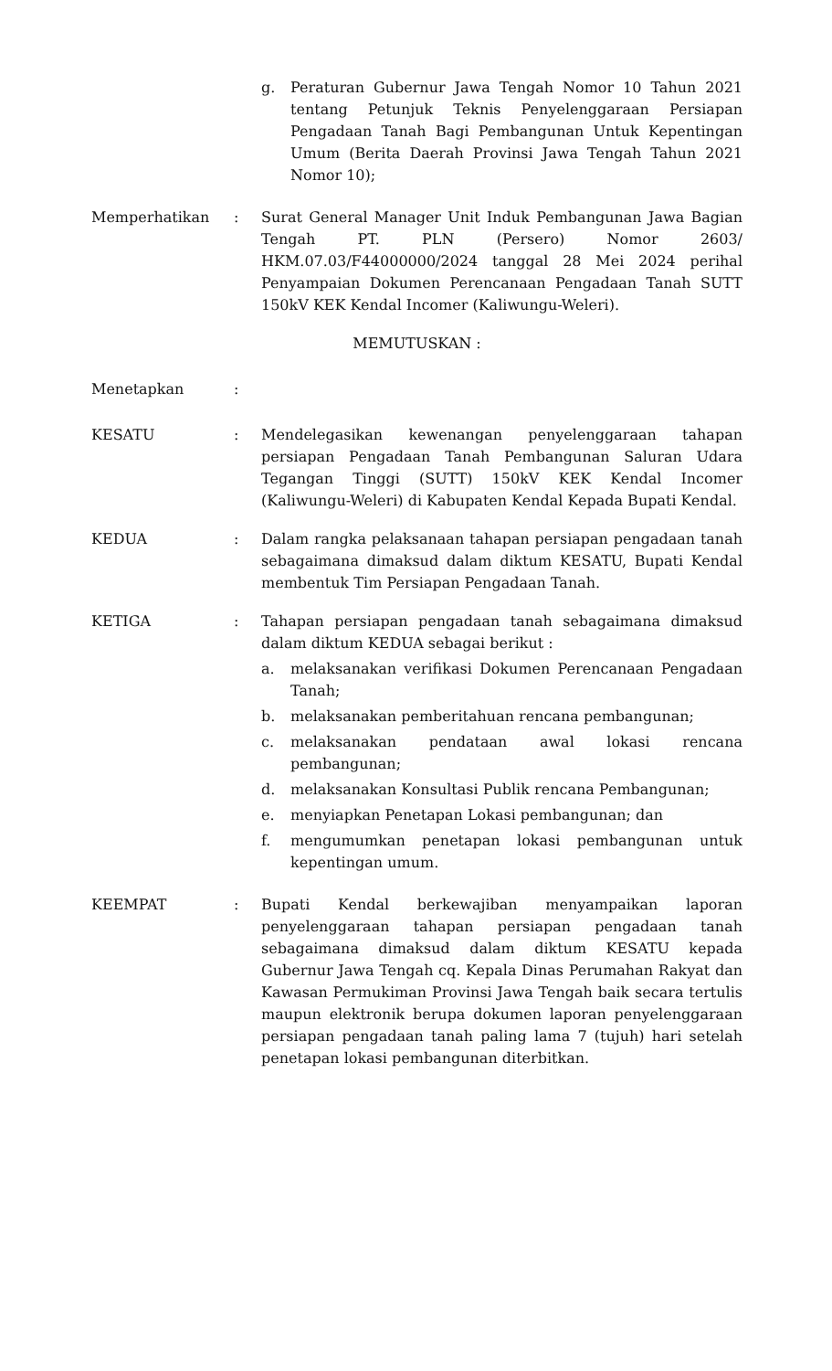g. Peraturan Gubernur Jawa Tengah Nomor 10 Tahun 2021 tentang Petunjuk Teknis Penyelenggaraan Persiapan Pengadaan Tanah Bagi Pembangunan Untuk Kepentingan Umum (Berita Daerah Provinsi Jawa Tengah Tahun 2021 Nomor 10);
Memperhatikan : Surat General Manager Unit Induk Pembangunan Jawa Bagian Tengah PT. PLN (Persero) Nomor 2603/ HKM.07.03/F44000000/2024 tanggal 28 Mei 2024 perihal Penyampaian Dokumen Perencanaan Pengadaan Tanah SUTT 150kV KEK Kendal Incomer (Kaliwungu-Weleri).
MEMUTUSKAN :
Menetapkan :
KESATU : Mendelegasikan kewenangan penyelenggaraan tahapan persiapan Pengadaan Tanah Pembangunan Saluran Udara Tegangan Tinggi (SUTT) 150kV KEK Kendal Incomer (Kaliwungu-Weleri) di Kabupaten Kendal Kepada Bupati Kendal.
KEDUA : Dalam rangka pelaksanaan tahapan persiapan pengadaan tanah sebagaimana dimaksud dalam diktum KESATU, Bupati Kendal membentuk Tim Persiapan Pengadaan Tanah.
KETIGA : Tahapan persiapan pengadaan tanah sebagaimana dimaksud dalam diktum KEDUA sebagai berikut :
a. melaksanakan verifikasi Dokumen Perencanaan Pengadaan Tanah;
b. melaksanakan pemberitahuan rencana pembangunan;
c. melaksanakan pendataan awal lokasi rencana pembangunan;
d. melaksanakan Konsultasi Publik rencana Pembangunan;
e. menyiapkan Penetapan Lokasi pembangunan; dan
f. mengumumkan penetapan lokasi pembangunan untuk kepentingan umum.
KEEMPAT : Bupati Kendal berkewajiban menyampaikan laporan penyelenggaraan tahapan persiapan pengadaan tanah sebagaimana dimaksud dalam diktum KESATU kepada Gubernur Jawa Tengah cq. Kepala Dinas Perumahan Rakyat dan Kawasan Permukiman Provinsi Jawa Tengah baik secara tertulis maupun elektronik berupa dokumen laporan penyelenggaraan persiapan pengadaan tanah paling lama 7 (tujuh) hari setelah penetapan lokasi pembangunan diterbitkan.